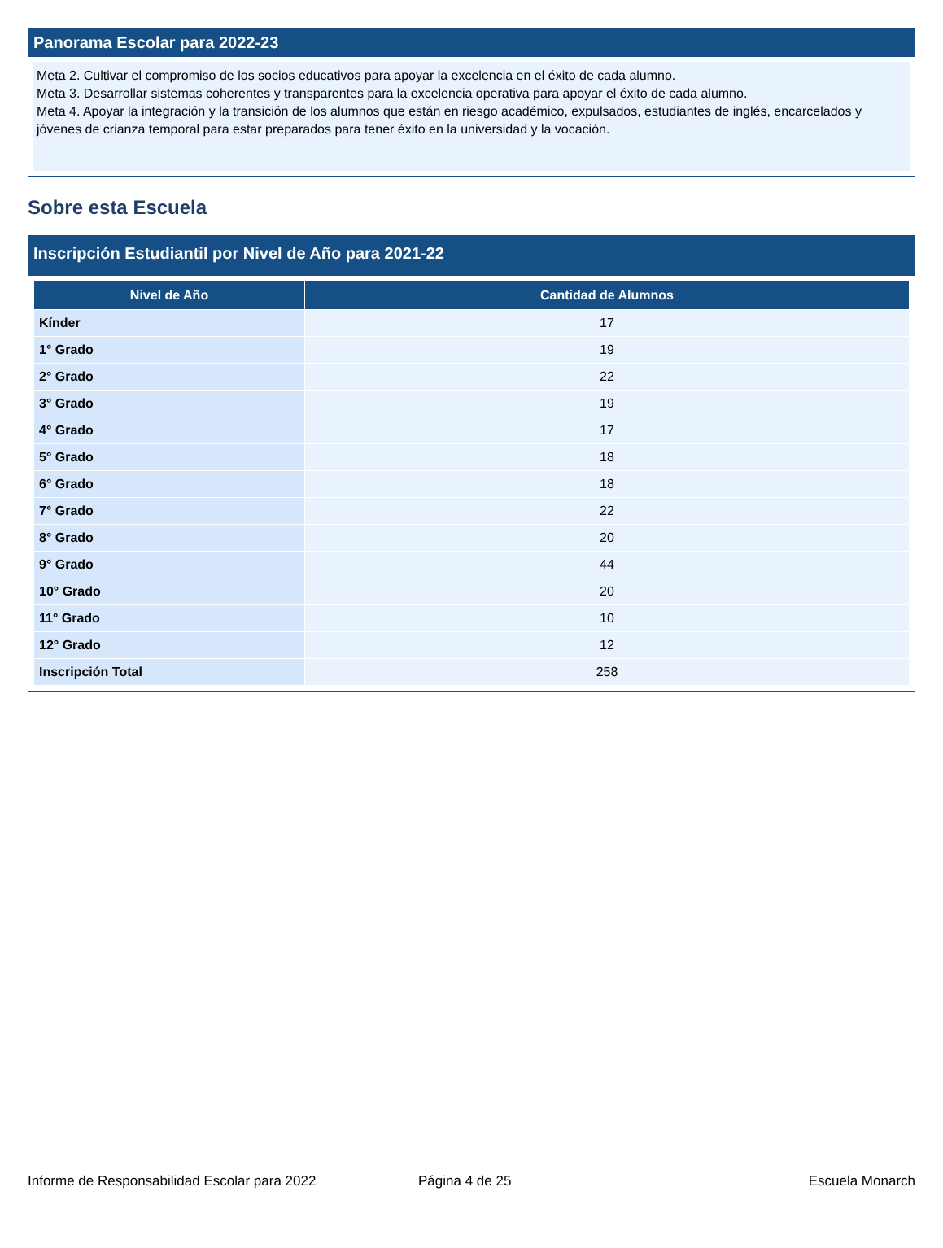Panorama Escolar para 2022-23
Meta 2. Cultivar el compromiso de los socios educativos para apoyar la excelencia en el éxito de cada alumno.
Meta 3. Desarrollar sistemas coherentes y transparentes para la excelencia operativa para apoyar el éxito de cada alumno.
Meta 4. Apoyar la integración y la transición de los alumnos que están en riesgo académico, expulsados, estudiantes de inglés, encarcelados y jóvenes de crianza temporal para estar preparados para tener éxito en la universidad y la vocación.
Sobre esta Escuela
Inscripción Estudiantil por Nivel de Año para 2021-22
| Nivel de Año | Cantidad de Alumnos |
| --- | --- |
| Kínder | 17 |
| 1° Grado | 19 |
| 2° Grado | 22 |
| 3° Grado | 19 |
| 4° Grado | 17 |
| 5° Grado | 18 |
| 6° Grado | 18 |
| 7° Grado | 22 |
| 8° Grado | 20 |
| 9° Grado | 44 |
| 10° Grado | 20 |
| 11° Grado | 10 |
| 12° Grado | 12 |
| Inscripción Total | 258 |
Informe de Responsabilidad Escolar para 2022 Página 4 de 25 Escuela Monarch